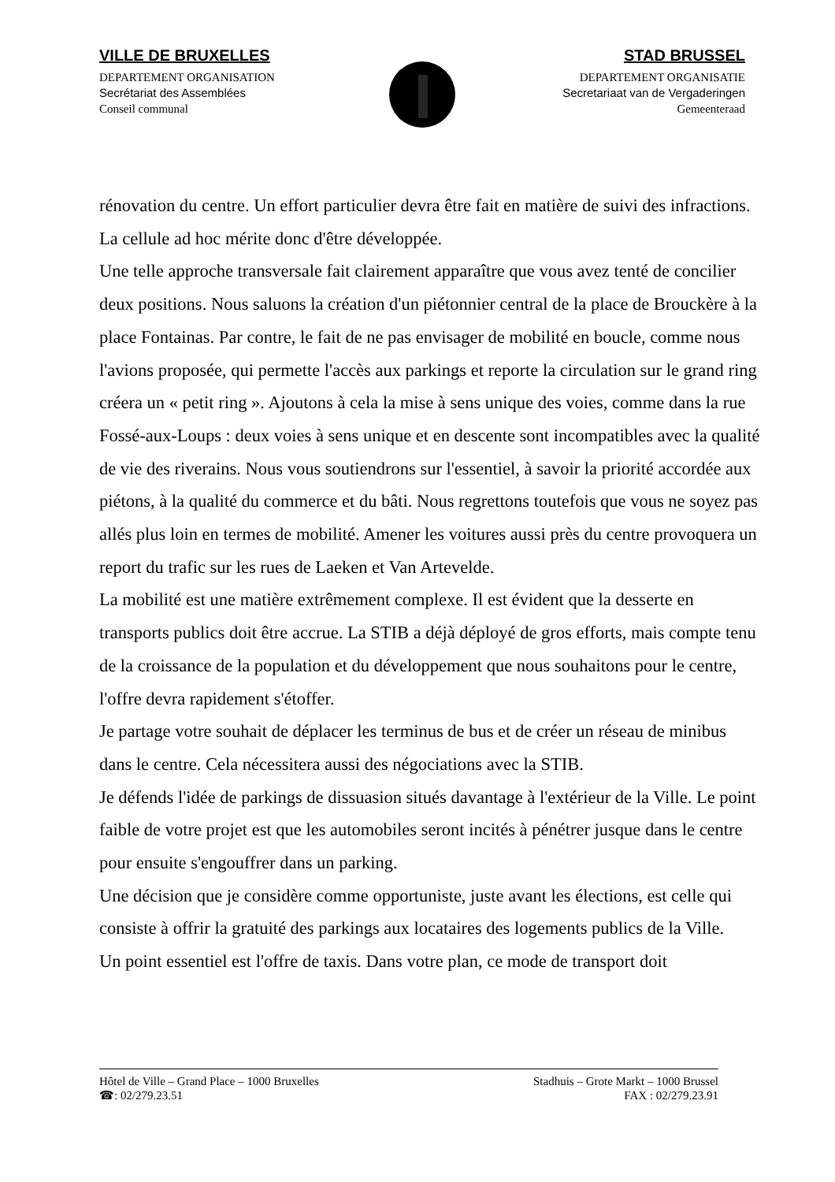VILLE DE BRUXELLES
DEPARTEMENT ORGANISATION
Secrétariat des Assemblées
Conseil communal
STAD BRUSSEL
DEPARTEMENT ORGANISATIE
Secretariaat van de Vergaderingen
Gemeenteraad
rénovation du centre. Un effort particulier devra être fait en matière de suivi des infractions. La cellule ad hoc mérite donc d'être développée.
Une telle approche transversale fait clairement apparaître que vous avez tenté de concilier deux positions. Nous saluons la création d'un piétonnier central de la place de Brouckère à la place Fontainas. Par contre, le fait de ne pas envisager de mobilité en boucle, comme nous l'avions proposée, qui permette l'accès aux parkings et reporte la circulation sur le grand ring créera un « petit ring ». Ajoutons à cela la mise à sens unique des voies, comme dans la rue Fossé-aux-Loups : deux voies à sens unique et en descente sont incompatibles avec la qualité de vie des riverains. Nous vous soutiendrons sur l'essentiel, à savoir la priorité accordée aux piétons, à la qualité du commerce et du bâti. Nous regrettons toutefois que vous ne soyez pas allés plus loin en termes de mobilité. Amener les voitures aussi près du centre provoquera un report du trafic sur les rues de Laeken et Van Artevelde.
La mobilité est une matière extrêmement complexe. Il est évident que la desserte en transports publics doit être accrue. La STIB a déjà déployé de gros efforts, mais compte tenu de la croissance de la population et du développement que nous souhaitons pour le centre, l'offre devra rapidement s'étoffer.
Je partage votre souhait de déplacer les terminus de bus et de créer un réseau de minibus dans le centre. Cela nécessitera aussi des négociations avec la STIB.
Je défends l'idée de parkings de dissuasion situés davantage à l'extérieur de la Ville. Le point faible de votre projet est que les automobiles seront incités à pénétrer jusque dans le centre pour ensuite s'engouffrer dans un parking.
Une décision que je considère comme opportuniste, juste avant les élections, est celle qui consiste à offrir la gratuité des parkings aux locataires des logements publics de la Ville.
Un point essentiel est l'offre de taxis. Dans votre plan, ce mode de transport doit
Hôtel de Ville – Grand Place – 1000 Bruxelles
☎: 02/279.23.51
Stadhuis – Grote Markt – 1000 Brussel
FAX : 02/279.23.91